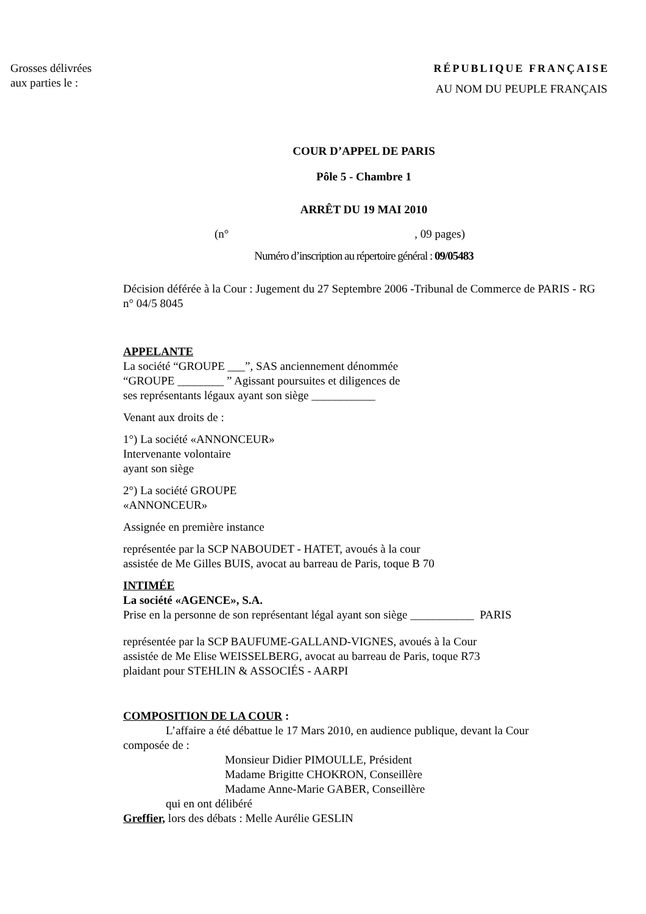Grosses délivrées
aux parties le :
RÉPUBLIQUE FRANÇAISE
AU NOM DU PEUPLE FRANÇAIS
COUR D’APPEL DE PARIS
Pôle 5 - Chambre 1
ARRÊT DU 19 MAI 2010
(n° , 09 pages)
Numéro d’inscription au répertoire général : 09/05483
Décision déférée à la Cour : Jugement du 27 Septembre 2006 -Tribunal de Commerce de PARIS - RG n° 04/5 8045
APPELANTE
La société “GROUPE ___”, SAS anciennement dénommée
“GROUPE ________ ” Agissant poursuites et diligences de
ses représentants légaux ayant son siège ___________
Venant aux droits de :
1°) La société «ANNONCEUR»
Intervenante volontaire
ayant son siège
2°) La société GROUPE
«ANNONCEUR»
Assignée en première instance
représentée par la SCP NABOUDET - HATET, avoués à la cour
assistée de Me Gilles BUIS, avocat au barreau de Paris, toque B 70
INTIMÉE
La société «AGENCE», S.A.
Prise en la personne de son représentant légal ayant son siège ___________ PARIS
représentée par la SCP BAUFUME-GALLAND-VIGNES, avoués à la Cour
assistée de Me Elise WEISSELBERG, avocat au barreau de Paris, toque R73
plaidant pour STEHLIN & ASSOCIÉS - AARPI
COMPOSITION DE LA COUR :
L’affaire a été débattue le 17 Mars 2010, en audience publique, devant la Cour
composée de :
Monsieur Didier PIMOULLE, Président
Madame Brigitte CHOKRON, Conseillère
Madame Anne-Marie GABER, Conseillère
qui en ont délibéré
Greffier, lors des débats : Melle Aurélie GESLIN